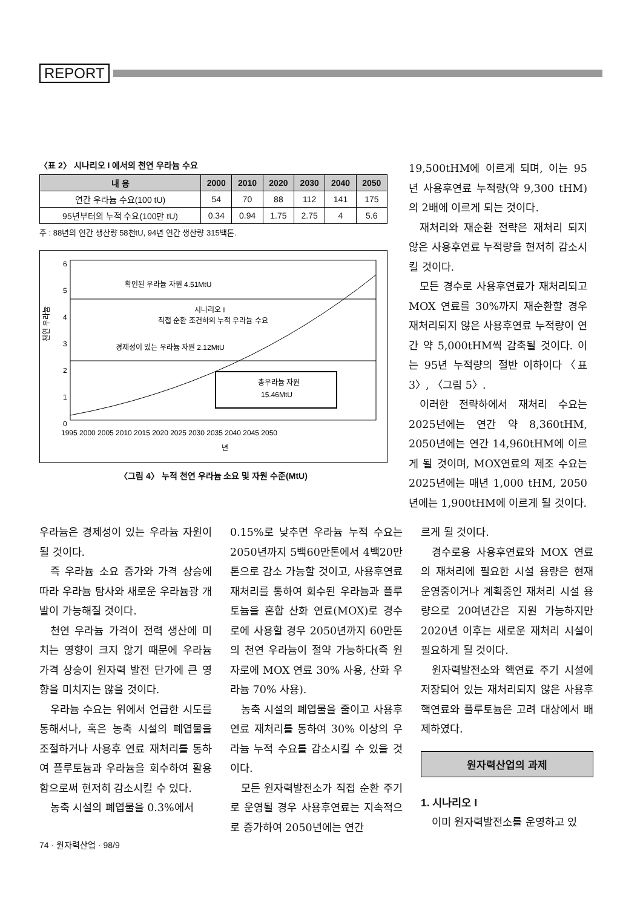REPORT
〈표 2〉 시나리오 I 에서의 천연 우라늄 수요
| 내 용 | 2000 | 2010 | 2020 | 2030 | 2040 | 2050 |
| --- | --- | --- | --- | --- | --- | --- |
| 연간 우라늄 수요(100 tU) | 54 | 70 | 88 | 112 | 141 | 175 |
| 95년부터의 누적 수요(100만 tU) | 0.34 | 0.94 | 1.75 | 2.75 | 4 | 5.6 |
주 : 88년의 연간 생산량 58천tU, 94년 연간 생산량 315백톤.
천연 우라늄
6
5
4
3
2
1
0
총우라늄 자원
15.46MtU
확인된 우라늄 자원 4.51MtU
시나리오 I
직접 순환 조건하의 누적 우라늄 수요
경제성이 있는 우라늄 자원 2.12MtU
1995 2000 2005 2010 2015 2020 2025 2030 2035 2040 2045 2050
년
〈그림 4〉 누적 천연 우라늄 소요 및 자원 수준(MtU)
19,500tHM에 이르게 되며, 이는 95년 사용후연료 누적량(약 9,300 tHM)의 2배에 이르게 되는 것이다.
재처리와 재순환 전략은 재처리 되지 않은 사용후연료 누적량을 현저히 감소시킬 것이다.
모든 경수로 사용후연료가 재처리되고 MOX 연료를 30%까지 재순환할 경우 재처리되지 않은 사용후연료 누적량이 연간 약 5,000tHM씩 감축될 것이다. 이는 95년 누적량의 절반 이하이다〈표 3〉, 〈그림 5〉.
이러한 전략하에서 재처리 수요는 2025년에는 연간 약 8,360tHM, 2050년에는 연간 14,960tHM에 이르게 될 것이며, MOX연료의 제조 수요는 2025년에는 매년 1,000 tHM, 2050년에는 1,900tHM에 이르게 될 것이다.
우라늄은 경제성이 있는 우라늄 자원이 될 것이다.
즉 우라늄 소요 증가와 가격 상승에 따라 우라늄 탐사와 새로운 우라늄광 개발이 가능해질 것이다.
천연 우라늄 가격이 전력 생산에 미치는 영향이 크지 않기 때문에 우라늄 가격 상승이 원자력 발전 단가에 큰 영향을 미치지는 않을 것이다.
우라늄 수요는 위에서 언급한 시도를 통해서나, 혹은 농축 시설의 폐엽물을 조절하거나 사용후 연료 재처리를 통하여 플루토늄과 우라늄을 회수하여 활용함으로써 현저히 감소시킬 수 있다.
농축 시설의 폐엽물을 0.3%에서
0.15%로 낮추면 우라늄 누적 수요는 2050년까지 5백60만톤에서 4백20만톤으로 감소 가능할 것이고, 사용후연료 재처리를 통하여 회수된 우라늄과 플루토늄을 혼합 산화 연료(MOX)로 경수로에 사용할 경우 2050년까지 60만톤의 천연 우라늄이 절약 가능하다(즉 원자로에 MOX 연료 30% 사용, 산화 우라늄 70% 사용).
농축 시설의 폐엽물을 줄이고 사용후 연료 재처리를 통하여 30% 이상의 우라늄 누적 수요를 감소시킬 수 있을 것이다.
모든 원자력발전소가 직접 순환 주기로 운영될 경우 사용후연료는 지속적으로 증가하여 2050년에는 연간
르게 될 것이다.
경수로용 사용후연료와 MOX 연료의 재처리에 필요한 시설 용량은 현재 운영중이거나 계획중인 재처리 시설 용량으로 20여년간은 지원 가능하지만 2020년 이후는 새로운 재처리 시설이 필요하게 될 것이다.
원자력발전소와 핵연료 주기 시설에 저장되어 있는 재처리되지 않은 사용후핵연료와 플루토늄은 고려 대상에서 배제하였다.
원자력산업의 과제
1. 시나리오 I
이미 원자력발전소를 운영하고 있
74 · 원자력산업 · 98/9